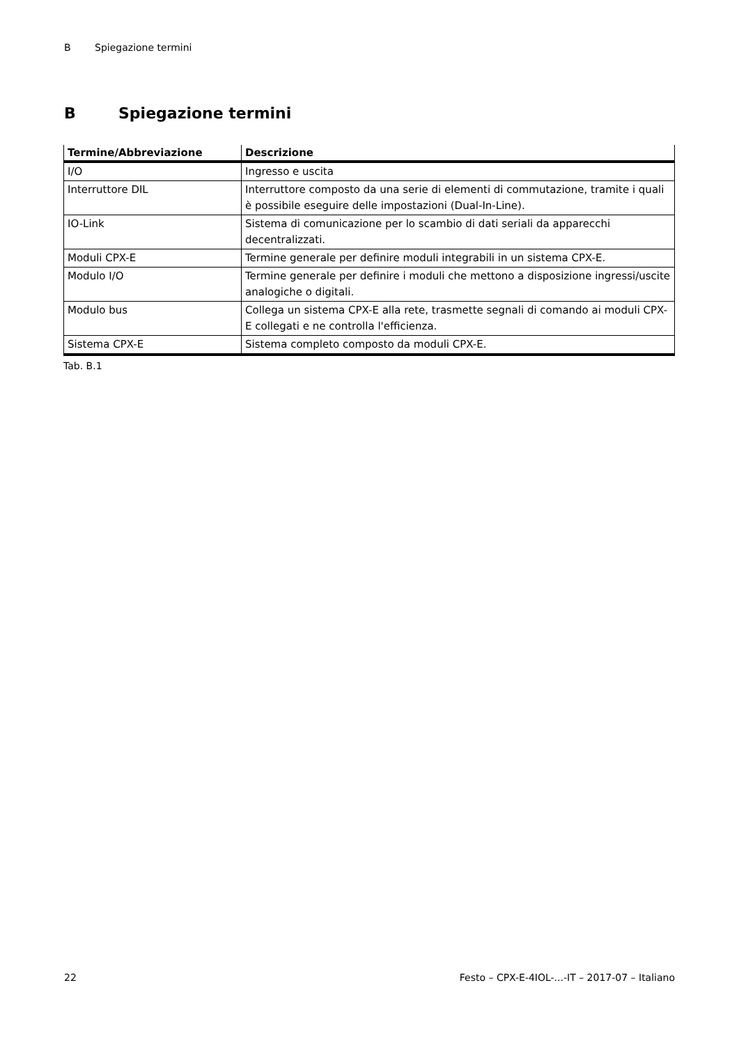B Spiegazione termini
B Spiegazione termini
| Termine/Abbreviazione | Descrizione |
| --- | --- |
| I/O | Ingresso e uscita |
| Interruttore DIL | Interruttore composto da una serie di elementi di commutazione, tramite i quali è possibile eseguire delle impostazioni (Dual-In-Line). |
| IO-Link | Sistema di comunicazione per lo scambio di dati seriali da apparecchi decentralizzati. |
| Moduli CPX-E | Termine generale per definire moduli integrabili in un sistema CPX-E. |
| Modulo I/O | Termine generale per definire i moduli che mettono a disposizione ingressi/uscite analogiche o digitali. |
| Modulo bus | Collega un sistema CPX-E alla rete, trasmette segnali di comando ai moduli CPX-E collegati e ne controlla l'efficienza. |
| Sistema CPX-E | Sistema completo composto da moduli CPX-E. |
Tab. B.1
22 Festo – CPX-E-4IOL-...-IT – 2017-07 – Italiano